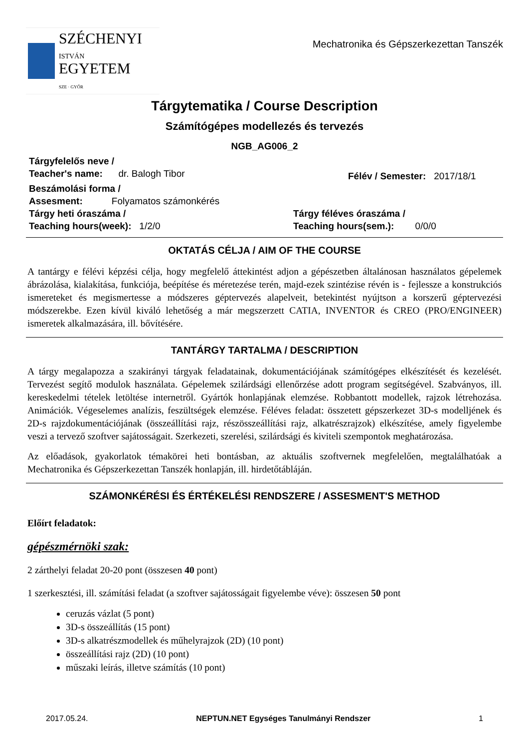SZÉCHENYI
ISTVÁN
EGYETEM
SZE · GYŐR
Mechatronika és Gépszerkezettan Tanszék
Tárgytematika / Course Description
Számítógépes modellezés és tervezés
NGB_AG006_2
Tárgyfelelős neve /
Teacher's name: dr. Balogh Tibor
Félév / Semester: 2017/18/1
Beszámolási forma /
Assesment: Folyamatos számonkérés
Tárgy heti óraszáma /
Teaching hours(week): 1/2/0
Tárgy féléves óraszáma /
Teaching hours(sem.): 0/0/0
OKTATÁS CÉLJA / AIM OF THE COURSE
A tantárgy e félévi képzési célja, hogy megfelelő áttekintést adjon a gépészetben általánosan használatos gépelemek ábrázolása, kialakítása, funkciója, beépítése és méretezése terén, majd-ezek szintézise révén is - fejlessze a konstrukciós ismereteket és megismertesse a módszeres géptervezés alapelveit, betekintést nyújtson a korszerű géptervezési módszerekbe. Ezen kívül kiváló lehetőség a már megszerzett CATIA, INVENTOR és CREO (PRO/ENGINEER) ismeretek alkalmazására, ill. bővítésére.
TANTÁRGY TARTALMA / DESCRIPTION
A tárgy megalapozza a szakirányi tárgyak feladatainak, dokumentációjának számítógépes elkészítését és kezelését. Tervezést segítő modulok használata. Gépelemek szilárdsági ellenőrzése adott program segítségével. Szabványos, ill. kereskedelmi tételek letöltése internetről. Gyártók honlapjának elemzése. Robbantott modellek, rajzok létrehozása. Animációk. Végeselemes analízis, feszültségek elemzése. Féléves feladat: összetett gépszerkezet 3D-s modelljének és 2D-s rajzdokumentációjának (összeállítási rajz, részösszeállítási rajz, alkatrészrajzok) elkészítése, amely figyelembe veszi a tervező szoftver sajátosságait. Szerkezeti, szerelési, szilárdsági és kiviteli szempontok meghatározása.
Az előadások, gyakorlatok témakörei heti bontásban, az aktuális szoftvernek megfelelően, megtalálhatóak a Mechatronika és Gépszerkezettan Tanszék honlapján, ill. hirdetőtábláján.
SZÁMONKÉRÉSI ÉS ÉRTÉKELÉSI RENDSZERE / ASSESMENT'S METHOD
Előírt feladatok:
gépészmérnöki szak:
2 zárthelyi feladat 20-20 pont (összesen 40 pont)
1 szerkesztési, ill. számítási feladat (a szoftver sajátosságait figyelembe véve): összesen 50 pont
ceruzás vázlat (5 pont)
3D-s összeállítás (15 pont)
3D-s alkatrészmodellek és műhelyrajzok (2D) (10 pont)
összeállítási rajz (2D) (10 pont)
műszaki leírás, illetve számítás (10 pont)
2017.05.24. NEPTUN.NET Egységes Tanulmányi Rendszer 1